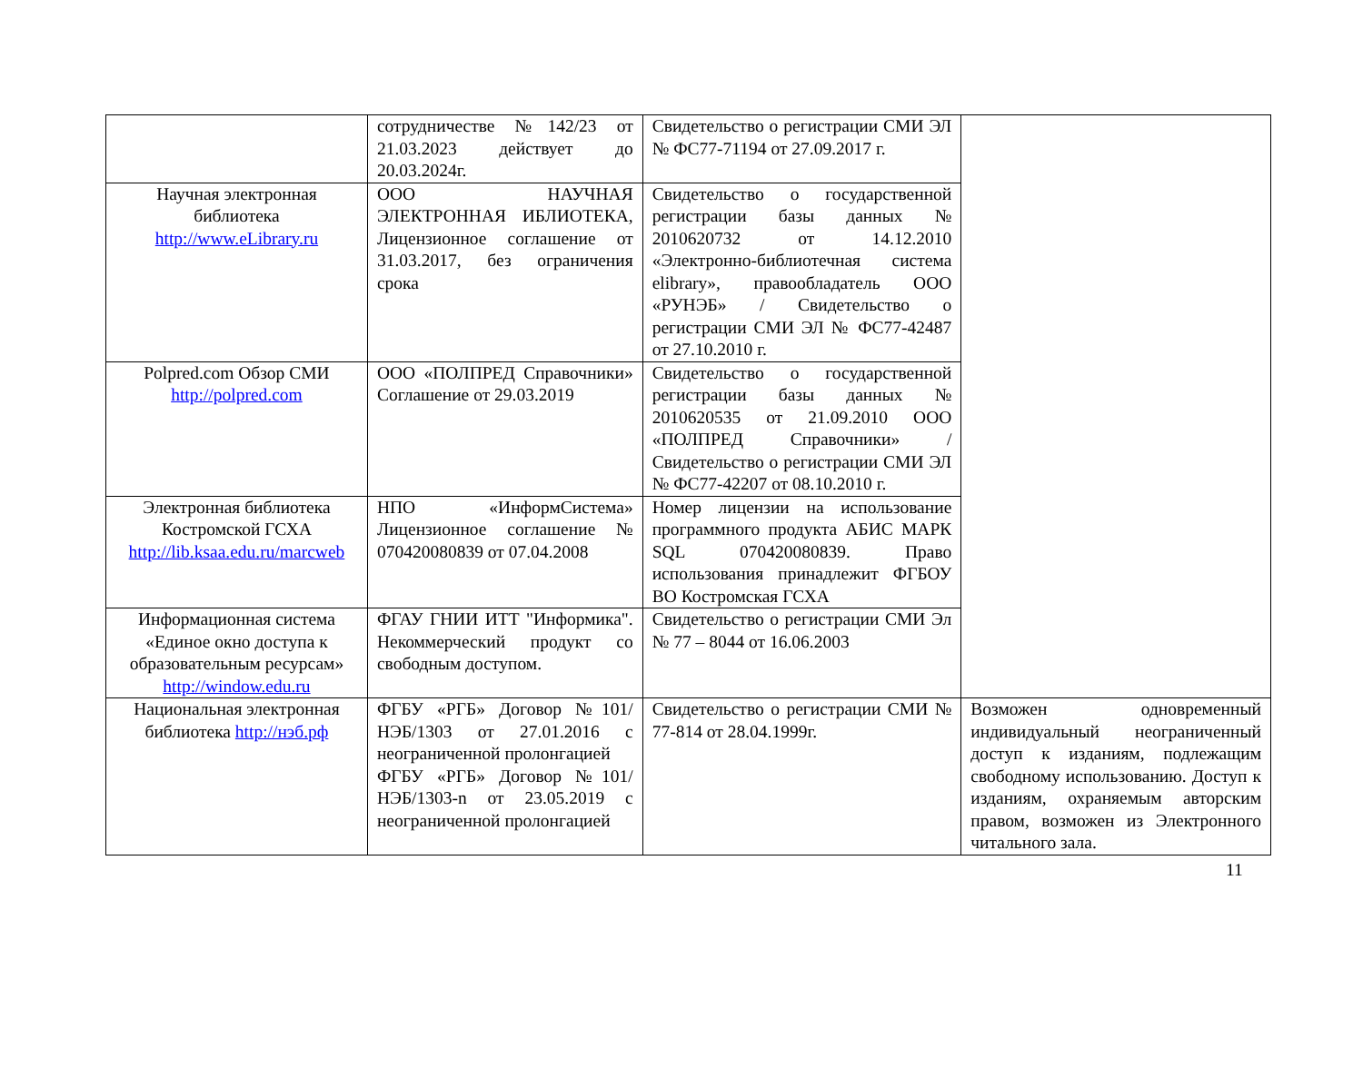| | сотрудничестве №142/23 от 21.03.2023 действует до 20.03.2024г. | Свидетельство о регистрации СМИ ЭЛ № ФС77-71194 от 27.09.2017 г. | |
| Научная электронная библиотека http://www.eLibrary.ru | ООО НАУЧНАЯ ЭЛЕКТРОННАЯ ИБЛИОТЕКА, Лицензионное соглашение от 31.03.2017, без ограничения срока | Свидетельство о государственной регистрации базы данных № 2010620732 от 14.12.2010 «Электронно-библиотечная система elibrary», правообладатель ООО «РУНЭБ» / Свидетельство о регистрации СМИ ЭЛ № ФС77-42487 от 27.10.2010 г. | |
| Polpred.com Обзор СМИ http://polpred.com | ООО «ПОЛПРЕД Справочники» Соглашение от 29.03.2019 | Свидетельство о государственной регистрации базы данных № 2010620535 от 21.09.2010 ООО «ПОЛПРЕД Справочники» / Свидетельство о регистрации СМИ ЭЛ № ФС77-42207 от 08.10.2010 г. | |
| Электронная библиотека Костромской ГСХА http://lib.ksaa.edu.ru/marcweb | НПО «ИнформСистема» Лицензионное соглашение № 070420080839 от 07.04.2008 | Номер лицензии на использование программного продукта АБИС МАРК SQL 070420080839. Право использования принадлежит ФГБОУ ВО Костромская ГСХА | |
| Информационная система «Единое окно доступа к образовательным ресурсам» http://window.edu.ru | ФГАУ ГНИИ ИТТ "Информика". Некоммерческий продукт со свободным доступом. | Свидетельство о регистрации СМИ Эл № 77 – 8044 от 16.06.2003 | |
| Национальная электронная библиотека http://нэб.рф | ФГБУ «РГБ» Договор №101/НЭБ/1303 от 27.01.2016 с неограниченной пролонгацией ФГБУ «РГБ» Договор №101/НЭБ/1303-n от 23.05.2019 с неограниченной пролонгацией | Свидетельство о регистрации СМИ № 77-814 от 28.04.1999г. | Возможен одновременный индивидуальный неограниченный доступ к изданиям, подлежащим свободному использованию. Доступ к изданиям, охраняемым авторским правом, возможен из Электронного читального зала. |
11